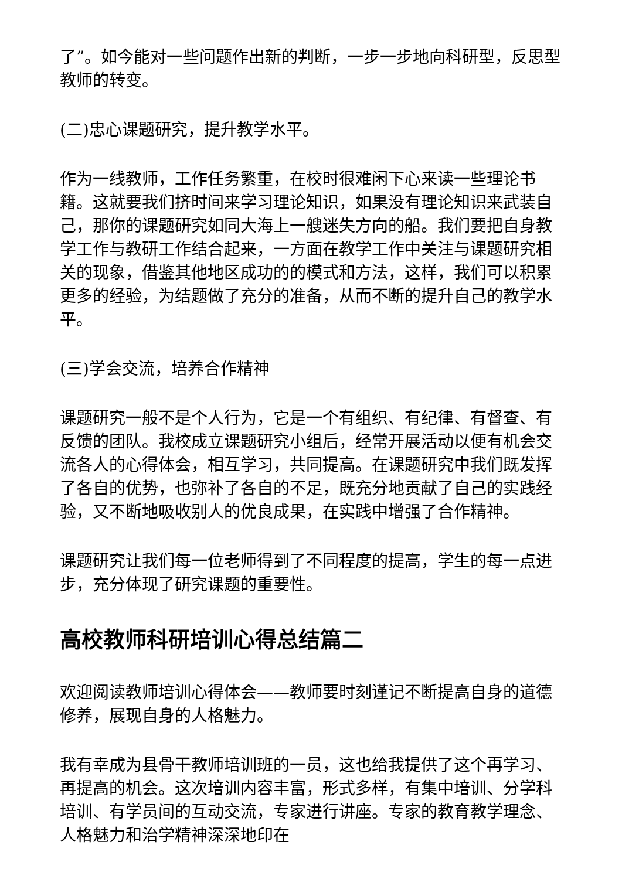了”。如今能对一些问题作出新的判断，一步一步地向科研型，反思型教师的转变。
(二)忠心课题研究，提升教学水平。
作为一线教师，工作任务繁重，在校时很难闲下心来读一些理论书籍。这就要我们挤时间来学习理论知识，如果没有理论知识来武装自己，那你的课题研究如同大海上一艘迷失方向的船。我们要把自身教学工作与教研工作结合起来，一方面在教学工作中关注与课题研究相关的现象，借鉴其他地区成功的的模式和方法，这样，我们可以积累更多的经验，为结题做了充分的准备，从而不断的提升自己的教学水平。
(三)学会交流，培养合作精神
课题研究一般不是个人行为，它是一个有组织、有纪律、有督查、有反馈的团队。我校成立课题研究小组后，经常开展活动以便有机会交流各人的心得体会，相互学习，共同提高。在课题研究中我们既发挥了各自的优势，也弥补了各自的不足，既充分地贡献了自己的实践经验，又不断地吸收别人的优良成果，在实践中增强了合作精神。
课题研究让我们每一位老师得到了不同程度的提高，学生的每一点进步，充分体现了研究课题的重要性。
高校教师科研培训心得总结篇二
欢迎阅读教师培训心得体会——教师要时刻谨记不断提高自身的道德修养，展现自身的人格魅力。
我有幸成为县骨干教师培训班的一员，这也给我提供了这个再学习、再提高的机会。这次培训内容丰富，形式多样，有集中培训、分学科培训、有学员间的互动交流，专家进行讲座。专家的教育教学理念、人格魅力和治学精神深深地印在